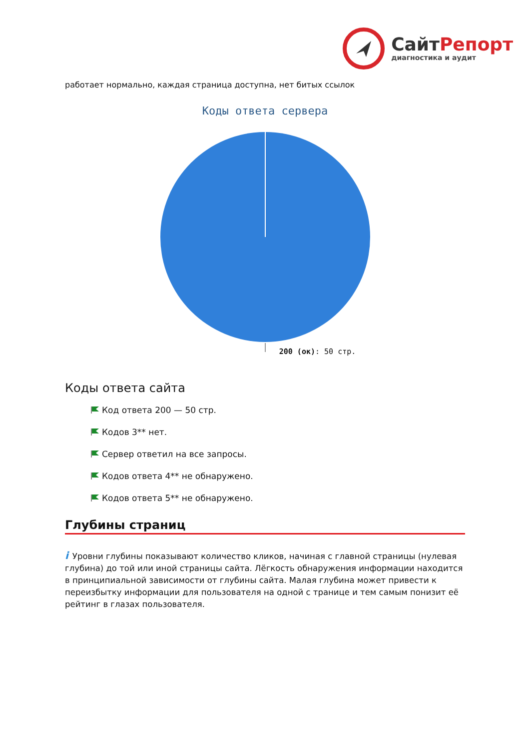СайтРепорт
диагностика и аудит
работает нормально, каждая страница доступна, нет битых ссылок
Коды ответа сервера
200 (ок): 50 стр.
Коды ответа сайта
Код ответа 200 — 50 стр.
Кодов 3** нет.
Сервер ответил на все запросы.
Кодов ответа 4** не обнаружено.
Кодов ответа 5** не обнаружено.
Глубины страниц
i Уровни глубины показывают количество кликов, начиная с главной страницы (нулевая глубина) до той или иной страницы сайта. Лёгкость обнаружения информации находится в принципиальной зависимости от глубины сайта. Малая глубина может привести к переизбытку информации для пользователя на одной с транице и тем самым понизит её рейтинг в глазах пользователя.